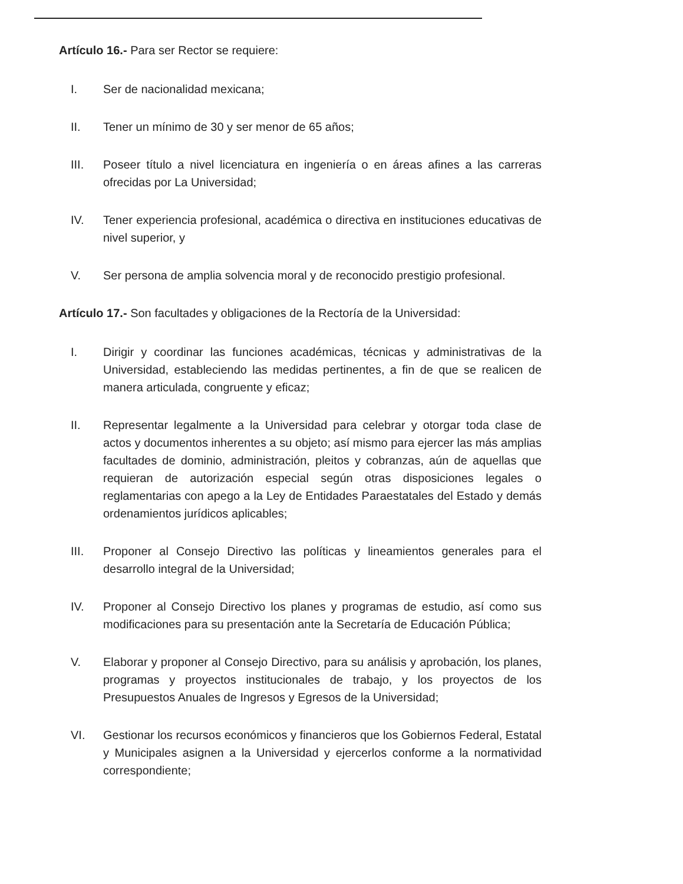Artículo 16.- Para ser Rector se requiere:
I. Ser de nacionalidad mexicana;
II. Tener un mínimo de 30 y ser menor de 65 años;
III. Poseer título a nivel licenciatura en ingeniería o en áreas afines a las carreras ofrecidas por La Universidad;
IV. Tener experiencia profesional, académica o directiva en instituciones educativas de nivel superior, y
V. Ser persona de amplia solvencia moral y de reconocido prestigio profesional.
Artículo 17.- Son facultades y obligaciones de la Rectoría de la Universidad:
I. Dirigir y coordinar las funciones académicas, técnicas y administrativas de la Universidad, estableciendo las medidas pertinentes, a fin de que se realicen de manera articulada, congruente y eficaz;
II. Representar legalmente a la Universidad para celebrar y otorgar toda clase de actos y documentos inherentes a su objeto; así mismo para ejercer las más amplias facultades de dominio, administración, pleitos y cobranzas, aún de aquellas que requieran de autorización especial según otras disposiciones legales o reglamentarias con apego a la Ley de Entidades Paraestatales del Estado y demás ordenamientos jurídicos aplicables;
III. Proponer al Consejo Directivo las políticas y lineamientos generales para el desarrollo integral de la Universidad;
IV. Proponer al Consejo Directivo los planes y programas de estudio, así como sus modificaciones para su presentación ante la Secretaría de Educación Pública;
V. Elaborar y proponer al Consejo Directivo, para su análisis y aprobación, los planes, programas y proyectos institucionales de trabajo, y los proyectos de los Presupuestos Anuales de Ingresos y Egresos de la Universidad;
VI. Gestionar los recursos económicos y financieros que los Gobiernos Federal, Estatal y Municipales asignen a la Universidad y ejercerlos conforme a la normatividad correspondiente;